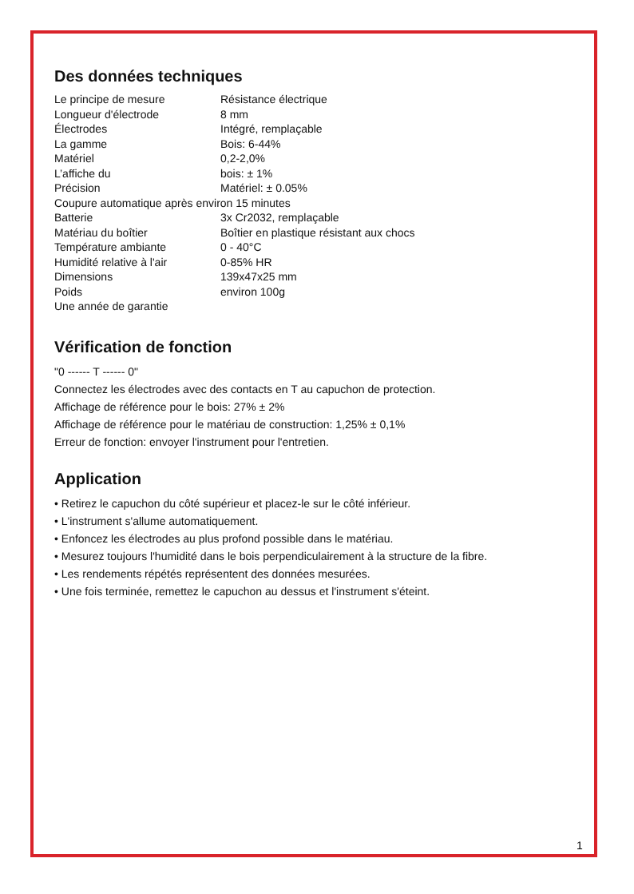Des données techniques
| Le principe de mesure | Résistance électrique |
| Longueur d'électrode | 8 mm |
| Électrodes | Intégré, remplaçable |
| La gamme | Bois: 6-44% |
| Matériel | 0,2-2,0% |
| L’affiche du | bois: ± 1% |
| Précision | Matériel: ± 0.05% |
| Coupure automatique après environ 15 minutes | |
| Batterie | 3x Cr2032, remplaçable |
| Matériau du boîtier | Boîtier en plastique résistant aux chocs |
| Température ambiante | 0 - 40°C |
| Humidité relative à l'air | 0-85% HR |
| Dimensions | 139x47x25 mm |
| Poids | environ 100g |
| Une année de garantie | |
Vérification de fonction
"0 ------ T ------ 0"
Connectez les électrodes avec des contacts en T au capuchon de protection.
Affichage de référence pour le bois: 27% ± 2%
Affichage de référence pour le matériau de construction: 1,25% ± 0,1%
Erreur de fonction: envoyer l'instrument pour l'entretien.
Application
• Retirez le capuchon du côté supérieur et placez-le sur le côté inférieur.
• L'instrument s'allume automatiquement.
• Enfoncez les électrodes au plus profond possible dans le matériau.
• Mesurez toujours l'humidité dans le bois perpendiculairement à la structure de la fibre.
• Les rendements répétés représentent des données mesurées.
• Une fois terminée, remettez le capuchon au dessus et l'instrument s'éteint.
1